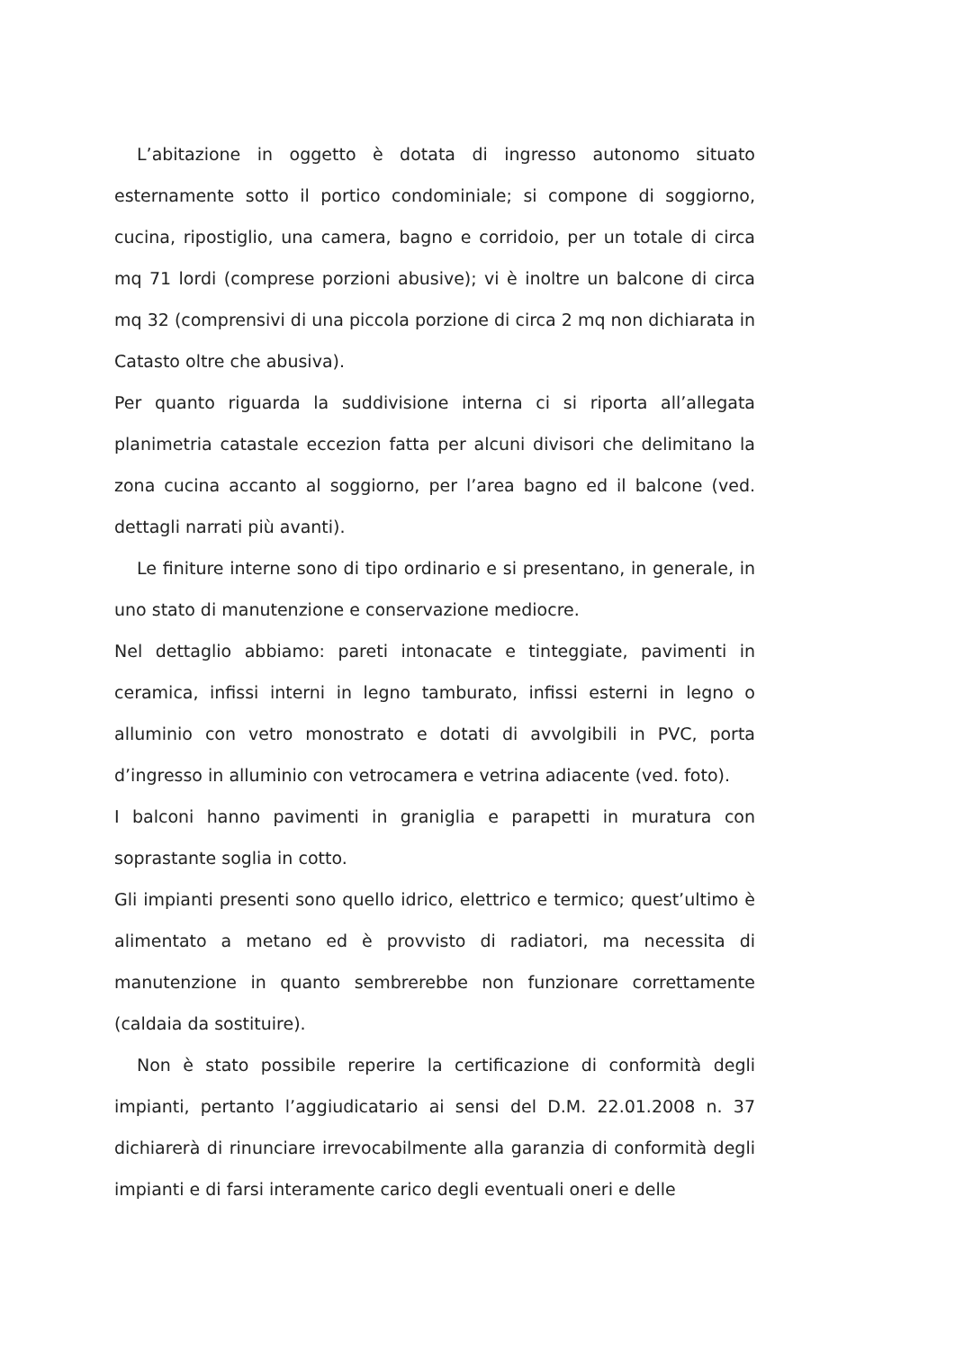L’abitazione in oggetto è dotata di ingresso autonomo situato esternamente sotto il portico condominiale; si compone di soggiorno, cucina, ripostiglio, una camera, bagno e corridoio, per un totale di circa mq 71 lordi (comprese porzioni abusive); vi è inoltre un balcone di circa mq 32 (comprensivi di una piccola porzione di circa 2 mq non dichiarata in Catasto oltre che abusiva).
Per quanto riguarda la suddivisione interna ci si riporta all’allegata planimetria catastale eccezion fatta per alcuni divisori che delimitano la zona cucina accanto al soggiorno, per l’area bagno ed il balcone (ved. dettagli narrati più avanti).
Le finiture interne sono di tipo ordinario e si presentano, in generale, in uno stato di manutenzione e conservazione mediocre.
Nel dettaglio abbiamo: pareti intonacate e tinteggiate, pavimenti in ceramica, infissi interni in legno tamburato, infissi esterni in legno o alluminio con vetro monostrato e dotati di avvolgibili in PVC, porta d’ingresso in alluminio con vetrocamera e vetrina adiacente (ved. foto).
I balconi hanno pavimenti in graniglia e parapetti in muratura con soprastante soglia in cotto.
Gli impianti presenti sono quello idrico, elettrico e termico; quest’ultimo è alimentato a metano ed è provvisto di radiatori, ma necessita di manutenzione in quanto sembrerebbe non funzionare correttamente (caldaia da sostituire).
Non è stato possibile reperire la certificazione di conformità degli impianti, pertanto l’aggiudicatario ai sensi del D.M. 22.01.2008 n. 37 dichiarerà di rinunciare irrevocabilmente alla garanzia di conformità degli impianti e di farsi interamente carico degli eventuali oneri e delle